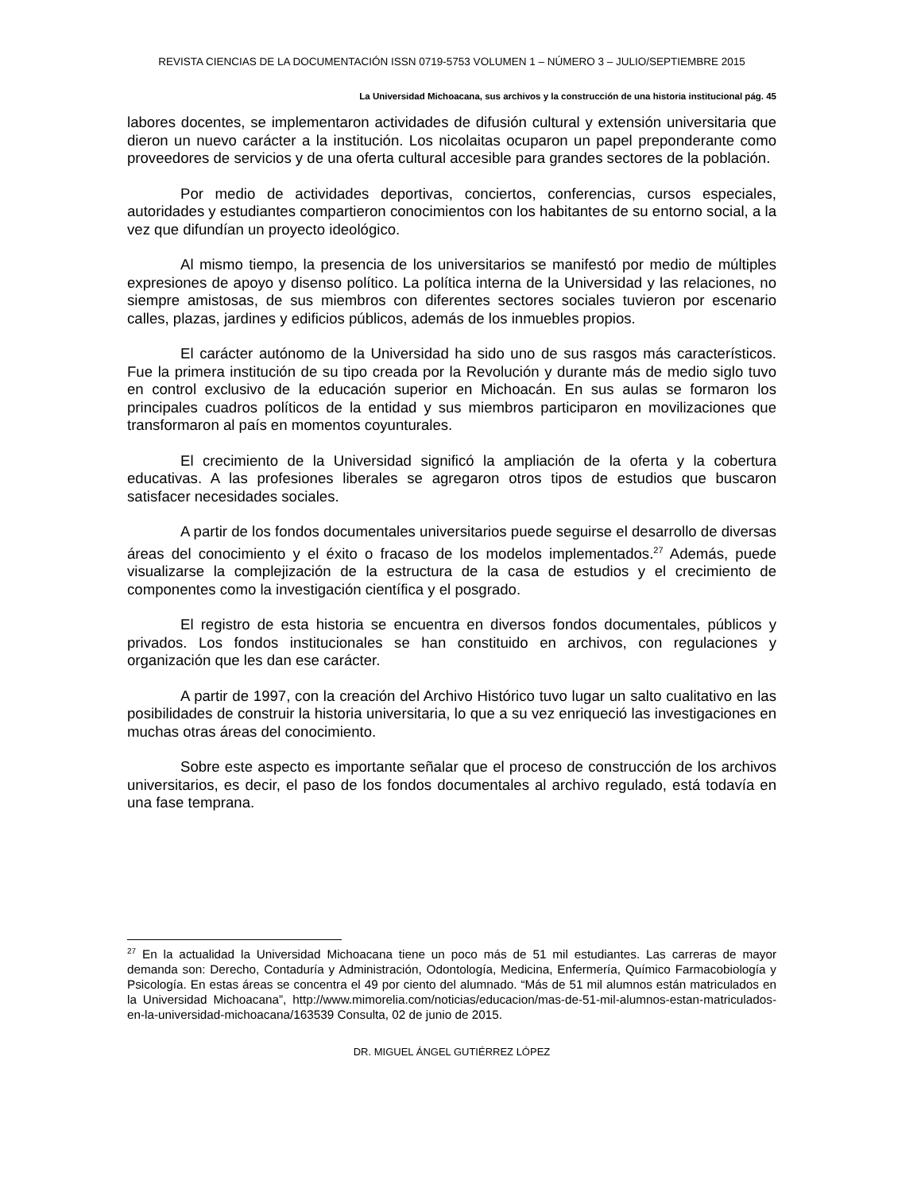REVISTA CIENCIAS DE LA DOCUMENTACIÓN ISSN 0719-5753 VOLUMEN 1 – NÚMERO 3 – JULIO/SEPTIEMBRE 2015
La Universidad Michoacana, sus archivos y la construcción de una historia institucional pág. 45
labores docentes, se implementaron actividades de difusión cultural y extensión universitaria que dieron un nuevo carácter a la institución. Los nicolaitas ocuparon un papel preponderante como proveedores de servicios y de una oferta cultural accesible para grandes sectores de la población.
Por medio de actividades deportivas, conciertos, conferencias, cursos especiales, autoridades y estudiantes compartieron conocimientos con los habitantes de su entorno social, a la vez que difundían un proyecto ideológico.
Al mismo tiempo, la presencia de los universitarios se manifestó por medio de múltiples expresiones de apoyo y disenso político. La política interna de la Universidad y las relaciones, no siempre amistosas, de sus miembros con diferentes sectores sociales tuvieron por escenario calles, plazas, jardines y edificios públicos, además de los inmuebles propios.
El carácter autónomo de la Universidad ha sido uno de sus rasgos más característicos. Fue la primera institución de su tipo creada por la Revolución y durante más de medio siglo tuvo en control exclusivo de la educación superior en Michoacán. En sus aulas se formaron los principales cuadros políticos de la entidad y sus miembros participaron en movilizaciones que transformaron al país en momentos coyunturales.
El crecimiento de la Universidad significó la ampliación de la oferta y la cobertura educativas. A las profesiones liberales se agregaron otros tipos de estudios que buscaron satisfacer necesidades sociales.
A partir de los fondos documentales universitarios puede seguirse el desarrollo de diversas áreas del conocimiento y el éxito o fracaso de los modelos implementados.<sup>27</sup> Además, puede visualizarse la complejización de la estructura de la casa de estudios y el crecimiento de componentes como la investigación científica y el posgrado.
El registro de esta historia se encuentra en diversos fondos documentales, públicos y privados. Los fondos institucionales se han constituido en archivos, con regulaciones y organización que les dan ese carácter.
A partir de 1997, con la creación del Archivo Histórico tuvo lugar un salto cualitativo en las posibilidades de construir la historia universitaria, lo que a su vez enriqueció las investigaciones en muchas otras áreas del conocimiento.
Sobre este aspecto es importante señalar que el proceso de construcción de los archivos universitarios, es decir, el paso de los fondos documentales al archivo regulado, está todavía en una fase temprana.
<sup>27</sup> En la actualidad la Universidad Michoacana tiene un poco más de 51 mil estudiantes. Las carreras de mayor demanda son: Derecho, Contaduría y Administración, Odontología, Medicina, Enfermería, Químico Farmacobiología y Psicología. En estas áreas se concentra el 49 por ciento del alumnado. “Más de 51 mil alumnos están matriculados en la Universidad Michoacana”, http://www.mimorelia.com/noticias/educacion/mas-de-51-mil-alumnos-estan-matriculados-en-la-universidad-michoacana/163539 Consulta, 02 de junio de 2015.
DR. MIGUEL ÁNGEL GUTIÉRREZ LÓPEZ